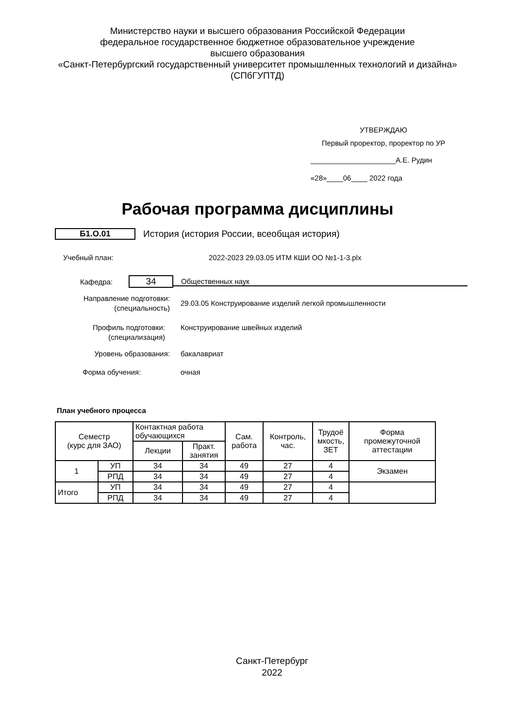Министерство науки и высшего образования Российской Федерации
федеральное государственное бюджетное образовательное учреждение
высшего образования
«Санкт-Петербургский государственный университет промышленных технологий и дизайна»
(СПбГУПТД)
УТВЕРЖДАЮ
Первый проректор, проректор по УР
_____________________А.Е. Рудин
«28»____06____ 2022 года
Рабочая программа дисциплины
Б1.О.01
История (история России, всеобщая история)
Учебный план:
2022-2023 29.03.05 ИТМ КШИ ОО №1-1-3.plx
Кафедра:
34
Общественных наук
Направление подготовки:
(специальность)
29.03.05 Конструирование изделий легкой промышленности
Профиль подготовки:
(специализация)
Конструирование швейных изделий
Уровень образования: бакалавриат
Форма обучения: очная
План учебного процесса
| Семестр (курс для ЗАО) | | Контактная работа обучающихся | | Сам. работа | Контроль, час. | Трудоё мкость, ЗЕТ | Форма промежуточной аттестации |
| --- | --- | --- | --- | --- | --- | --- | --- |
| | | Лекции | Практ. занятия | | | | |
| 1 | УП | 34 | 34 | 49 | 27 | 4 | Экзамен |
| | РПД | 34 | 34 | 49 | 27 | 4 | |
| Итого | УП | 34 | 34 | 49 | 27 | 4 | |
| | РПД | 34 | 34 | 49 | 27 | 4 | |
Санкт-Петербург
2022